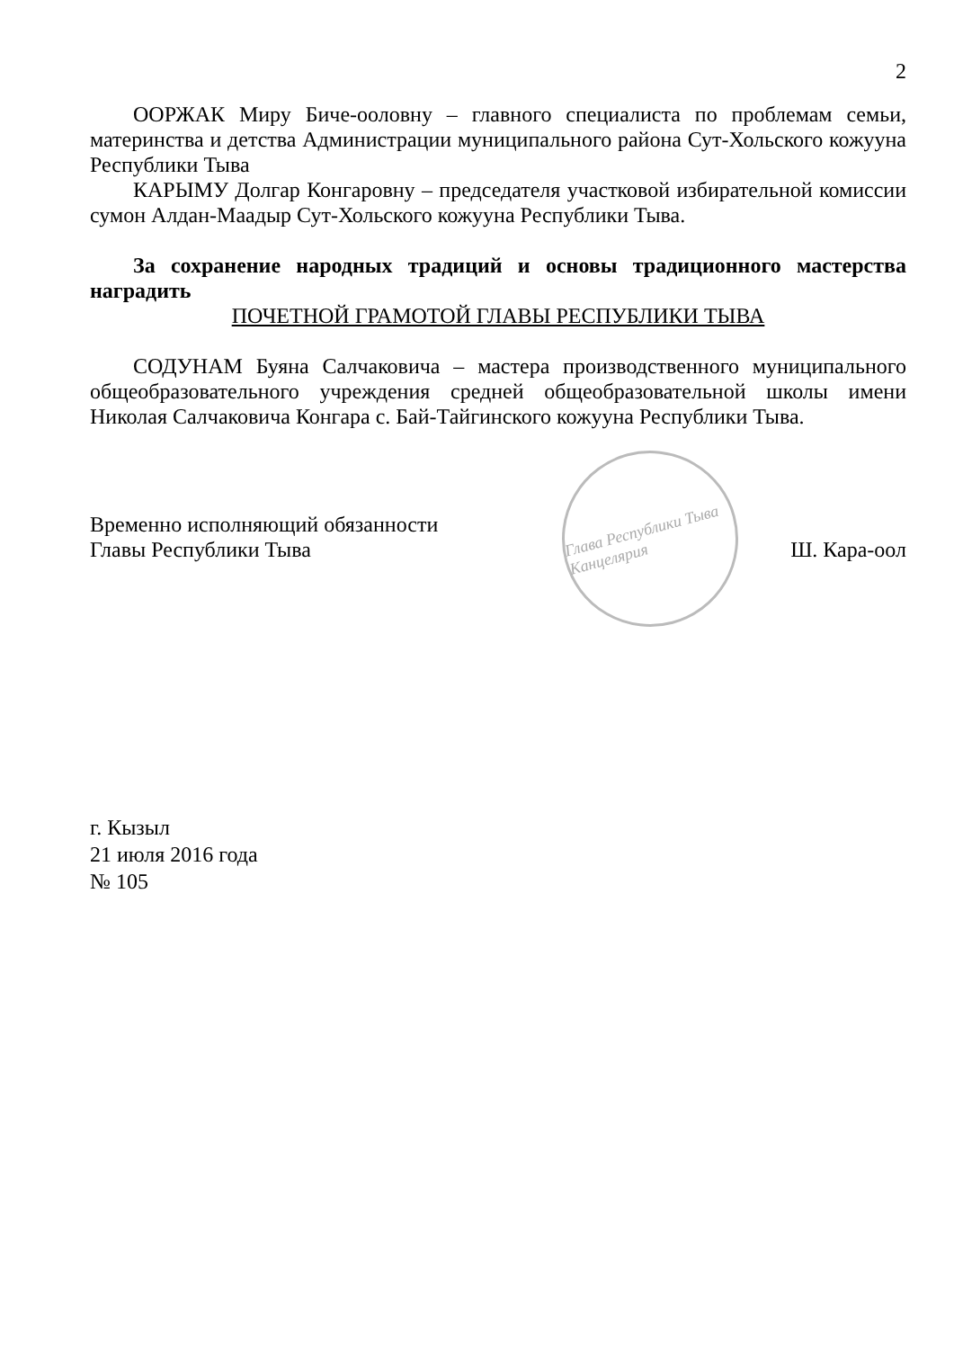2
ООРЖАК Миру Биче-ооловну – главного специалиста по проблемам семьи, материнства и детства Администрации муниципального района Сут-Хольского кожууна Республики Тыва
КАРЫМУ Долгар Конгаровну – председателя участковой избирательной комиссии сумон Алдан-Маадыр Сут-Хольского кожууна Республики Тыва.
За сохранение народных традиций и основы традиционного мастерства наградить
ПОЧЕТНОЙ ГРАМОТОЙ ГЛАВЫ РЕСПУБЛИКИ ТЫВА
СОДУНАМ Буяна Салчаковича – мастера производственного муниципального общеобразовательного учреждения средней общеобразовательной школы имени Николая Салчаковича Конгара с. Бай-Тайгинского кожууна Республики Тыва.
Временно исполняющий обязанности
Главы Республики Тыва
Глава Республики Тыва Канцелярия
Ш. Кара-оол
г. Кызыл
21 июля 2016 года
№ 105